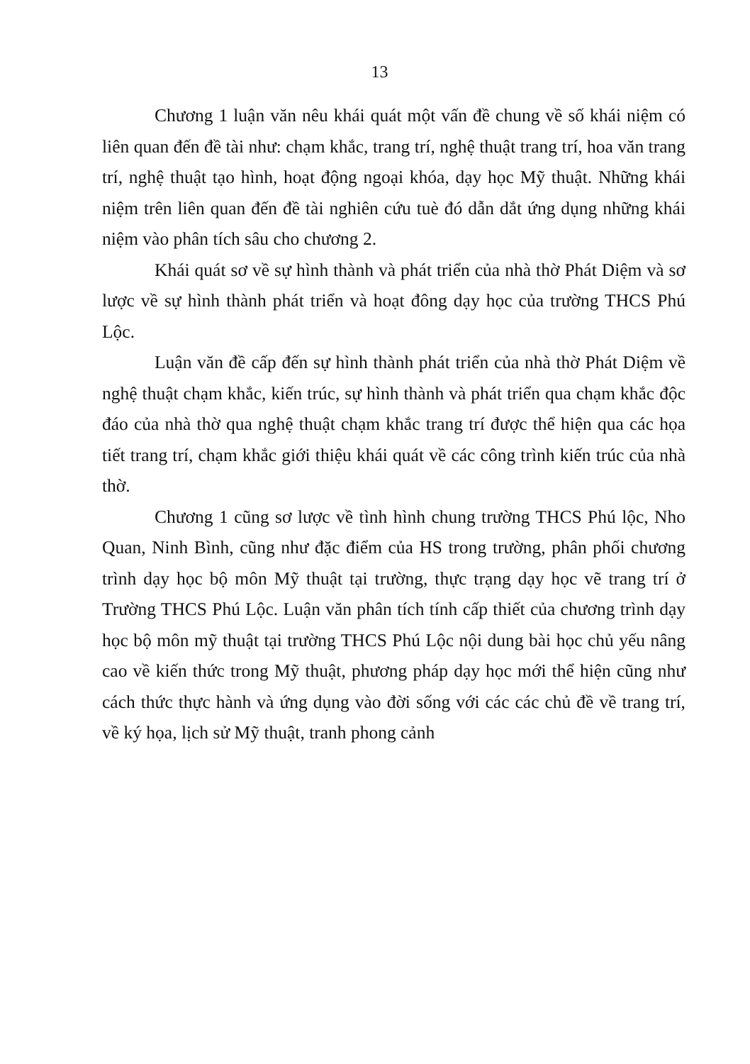13
Chương 1 luận văn nêu khái quát một vấn đề chung về số khái niệm có liên quan đến đề tài như: chạm khắc, trang trí, nghệ thuật trang trí, hoa văn trang trí, nghệ thuật tạo hình, hoạt động ngoại khóa, dạy học Mỹ thuật. Những khái niệm trên liên quan đến đề tài nghiên cứu tuè đó dẫn dắt ứng dụng những khái niệm vào phân tích sâu cho chương 2.
Khái quát sơ về sự hình thành và phát triển của nhà thờ Phát Diệm và sơ lược về sự hình thành phát triển và hoạt đông dạy học của trường THCS Phú Lộc.
Luận văn đề cấp đến sự hình thành phát triển của nhà thờ Phát Diệm về nghệ thuật chạm khắc, kiến trúc, sự hình thành và phát triển qua chạm khắc độc đáo của nhà thờ qua nghệ thuật chạm khắc trang trí được thể hiện qua các họa tiết trang trí, chạm khắc giới thiệu khái quát về các công trình kiến trúc của nhà thờ.
Chương 1 cũng sơ lược về tình hình chung trường THCS Phú lộc, Nho Quan, Ninh Bình, cũng như đặc điểm của HS trong trường, phân phối chương trình dạy học bộ môn Mỹ thuật tại trường, thực trạng dạy học vẽ trang trí ở Trường THCS Phú Lộc. Luận văn phân tích tính cấp thiết của chương trình dạy học bộ môn mỹ thuật tại trường THCS Phú Lộc nội dung bài học chủ yếu nâng cao về kiến thức trong Mỹ thuật, phương pháp dạy học mới thể hiện cũng như cách thức thực hành và ứng dụng vào đời sống với các các chủ đề về trang trí, về ký họa, lịch sử Mỹ thuật, tranh phong cảnh